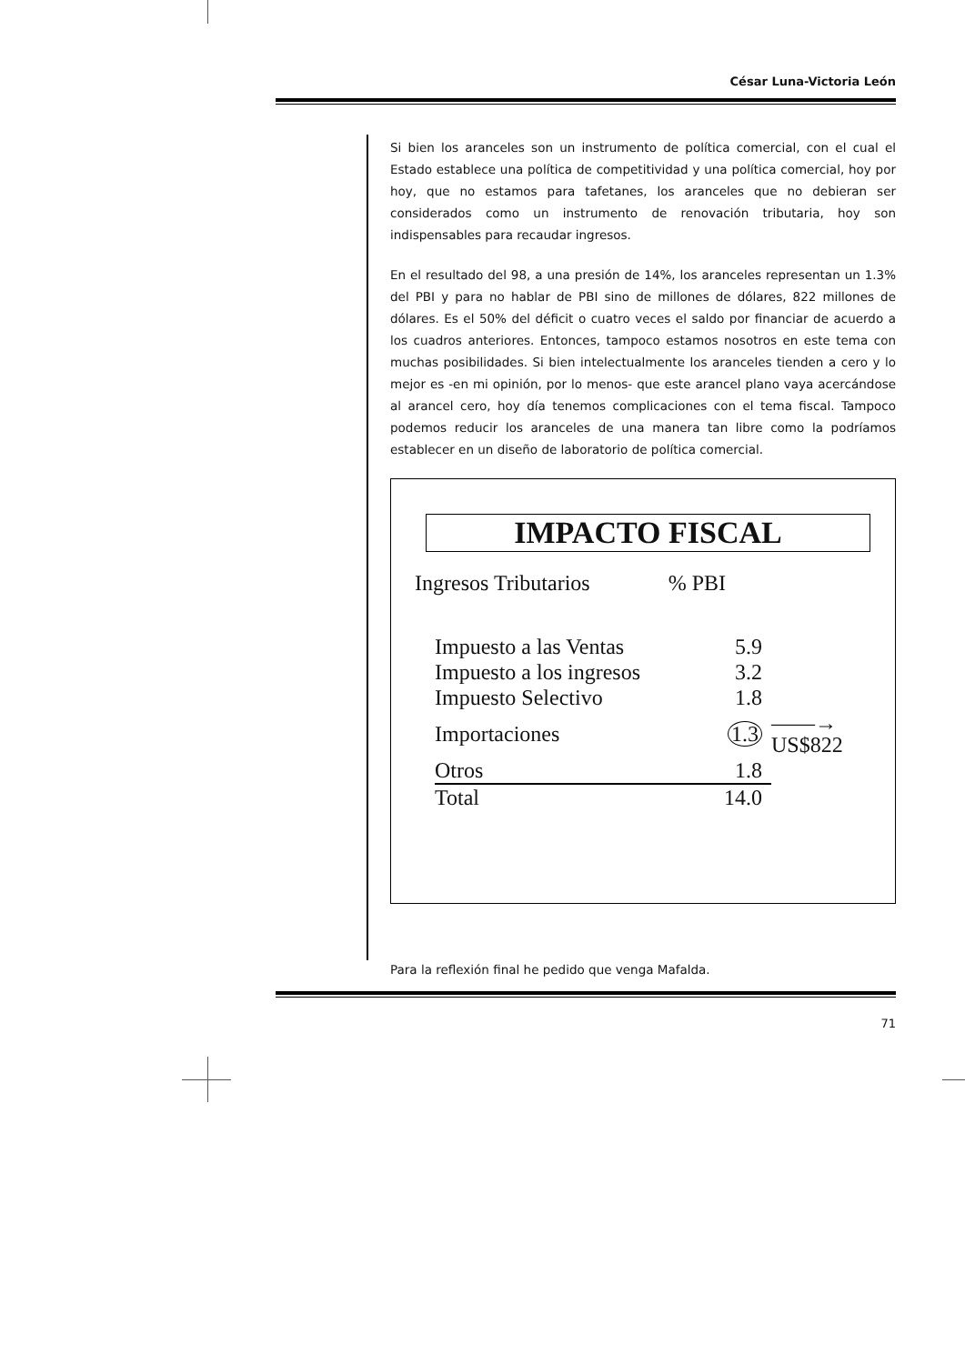César Luna-Victoria León
Si bien los aranceles son un instrumento de política comercial, con el cual el Estado establece una política de competitividad y una política comercial, hoy por hoy, que no estamos para tafetanes, los aranceles que no debieran ser considerados como un instrumento de renovación tributaria, hoy son indispensables para recaudar ingresos.
En el resultado del 98, a una presión de 14%, los aranceles representan un 1.3% del PBI y para no hablar de PBI sino de millones de dólares, 822 millones de dólares. Es el 50% del déficit o cuatro veces el saldo por financiar de acuerdo a los cuadros anteriores. Entonces, tampoco estamos nosotros en este tema con muchas posibilidades. Si bien intelectualmente los aranceles tienden a cero y lo mejor es -en mi opinión, por lo menos- que este arancel plano vaya acercándose al arancel cero, hoy día tenemos complicaciones con el tema fiscal. Tampoco podemos reducir los aranceles de una manera tan libre como la podríamos establecer en un diseño de laboratorio de política comercial.
IMPACTO FISCAL
Ingresos Tributarios % PBI
| Impuesto a las Ventas | 5.9 | |
| Impuesto a los ingresos | 3.2 | |
| Impuesto Selectivo | 1.8 | |
| Importaciones | 1.3 | ——→ US$822 |
| Otros | 1.8 | |
| Total | 14.0 | |
Para la reflexión final he pedido que venga Mafalda.
71